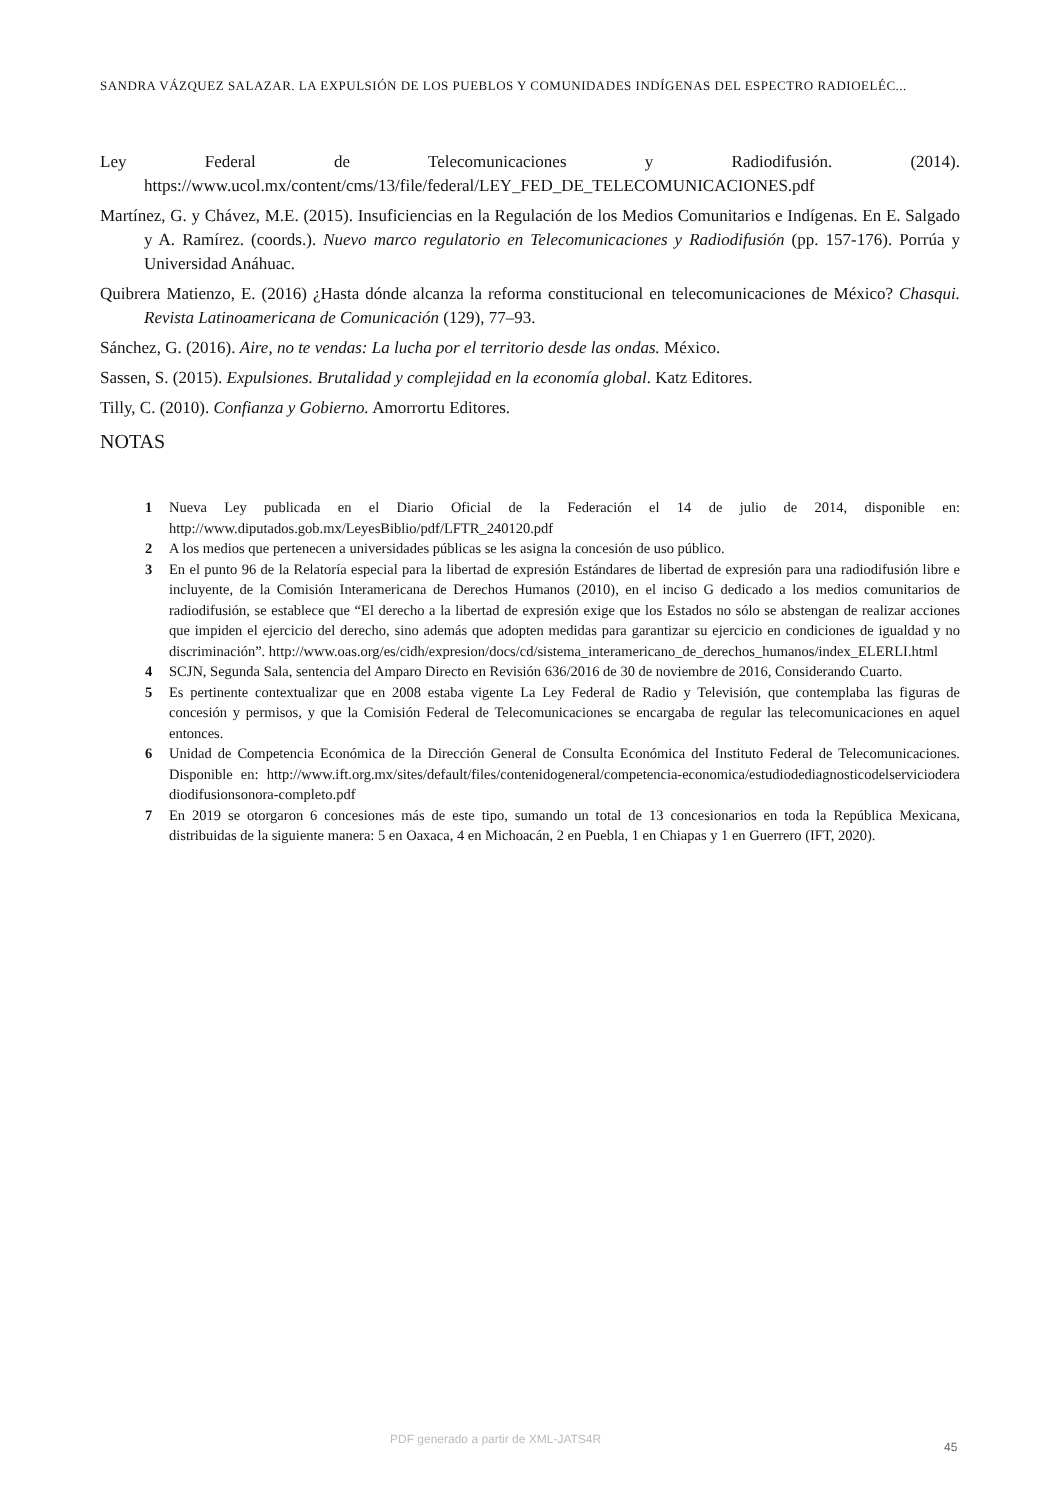SANDRA VÁZQUEZ SALAZAR. LA EXPULSIÓN DE LOS PUEBLOS Y COMUNIDADES INDÍGENAS DEL ESPECTRO RADIOELÉC...
Ley Federal de Telecomunicaciones y Radiodifusión. (2014). https://www.ucol.mx/content/cms/13/file/federal/LEY_FED_DE_TELECOMUNICACIONES.pdf
Martínez, G. y Chávez, M.E. (2015). Insuficiencias en la Regulación de los Medios Comunitarios e Indígenas. En E. Salgado y A. Ramírez. (coords.). Nuevo marco regulatorio en Telecomunicaciones y Radiodifusión (pp. 157-176). Porrúa y Universidad Anáhuac.
Quibrera Matienzo, E. (2016) ¿Hasta dónde alcanza la reforma constitucional en telecomunicaciones de México? Chasqui. Revista Latinoamericana de Comunicación (129), 77–93.
Sánchez, G. (2016). Aire, no te vendas: La lucha por el territorio desde las ondas. México.
Sassen, S. (2015). Expulsiones. Brutalidad y complejidad en la economía global. Katz Editores.
Tilly, C. (2010). Confianza y Gobierno. Amorrortu Editores.
NOTAS
1 Nueva Ley publicada en el Diario Oficial de la Federación el 14 de julio de 2014, disponible en: http://www.diputados.gob.mx/LeyesBiblio/pdf/LFTR_240120.pdf
2 A los medios que pertenecen a universidades públicas se les asigna la concesión de uso público.
3 En el punto 96 de la Relatoría especial para la libertad de expresión Estándares de libertad de expresión para una radiodifusión libre e incluyente, de la Comisión Interamericana de Derechos Humanos (2010), en el inciso G dedicado a los medios comunitarios de radiodifusión, se establece que “El derecho a la libertad de expresión exige que los Estados no sólo se abstengan de realizar acciones que impiden el ejercicio del derecho, sino además que adopten medidas para garantizar su ejercicio en condiciones de igualdad y no discriminación”. http://www.oas.org/es/cidh/expresion/docs/cd/sistema_interamericano_de_derechos_humanos/index_ELERLI.html
4 SCJN, Segunda Sala, sentencia del Amparo Directo en Revisión 636/2016 de 30 de noviembre de 2016, Considerando Cuarto.
5 Es pertinente contextualizar que en 2008 estaba vigente La Ley Federal de Radio y Televisión, que contemplaba las figuras de concesión y permisos, y que la Comisión Federal de Telecomunicaciones se encargaba de regular las telecomunicaciones en aquel entonces.
6 Unidad de Competencia Económica de la Dirección General de Consulta Económica del Instituto Federal de Telecomunicaciones. Disponible en: http://www.ift.org.mx/sites/default/files/contenidogeneral/competencia-economica/estudiodediagnosticodelserviciodera diodifusionsonora-completo.pdf
7 En 2019 se otorgaron 6 concesiones más de este tipo, sumando un total de 13 concesionarios en toda la República Mexicana, distribuidas de la siguiente manera: 5 en Oaxaca, 4 en Michoacán, 2 en Puebla, 1 en Chiapas y 1 en Guerrero (IFT, 2020).
PDF generado a partir de XML-JATS4R
45